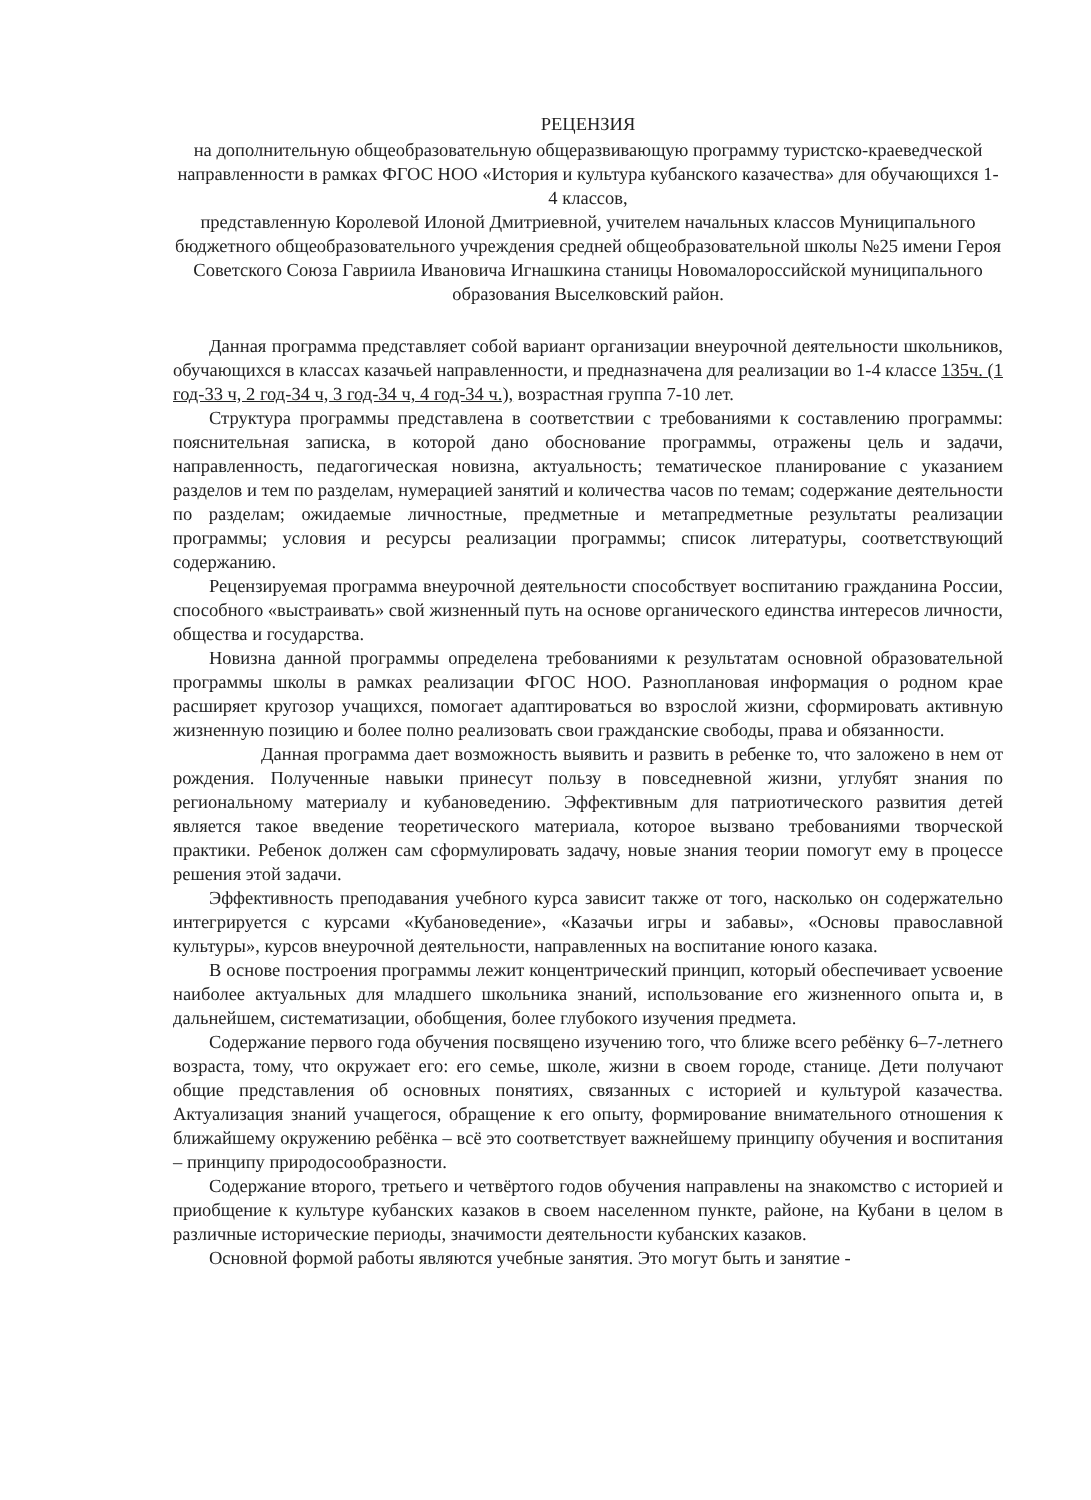РЕЦЕНЗИЯ
на дополнительную общеобразовательную общеразвивающую программу туристско-краеведческой направленности в рамках ФГОС НОО «История и культура кубанского казачества» для обучающихся 1-4 классов,
представленную Королевой Илоной Дмитриевной, учителем начальных классов Муниципального бюджетного общеобразовательного учреждения средней общеобразовательной школы №25 имени Героя Советского Союза Гавриила Ивановича Игнашкина станицы Новомалороссийской муниципального образования Выселковский район.
Данная программа представляет собой вариант организации внеурочной деятельности школьников, обучающихся в классах казачьей направленности, и предназначена для реализации во 1-4 классе 135ч. (1 год-33 ч, 2 год-34 ч, 3 год-34 ч, 4 год-34 ч.), возрастная группа 7-10 лет.
Структура программы представлена в соответствии с требованиями к составлению программы: пояснительная записка, в которой дано обоснование программы, отражены цель и задачи, направленность, педагогическая новизна, актуальность; тематическое планирование с указанием разделов и тем по разделам, нумерацией занятий и количества часов по темам; содержание деятельности по разделам; ожидаемые личностные, предметные и метапредметные результаты реализации программы; условия и ресурсы реализации программы; список литературы, соответствующий содержанию.
Рецензируемая программа внеурочной деятельности способствует воспитанию гражданина России, способного «выстраивать» свой жизненный путь на основе органического единства интересов личности, общества и государства.
Новизна данной программы определена требованиями к результатам основной образовательной программы школы в рамках реализации ФГОС НОО. Разноплановая информация о родном крае расширяет кругозор учащихся, помогает адаптироваться во взрослой жизни, сформировать активную жизненную позицию и более полно реализовать свои гражданские свободы, права и обязанности.
Данная программа дает возможность выявить и развить в ребенке то, что заложено в нем от рождения. Полученные навыки принесут пользу в повседневной жизни, углубят знания по региональному материалу и кубановедению. Эффективным для патриотического развития детей является такое введение теоретического материала, которое вызвано требованиями творческой практики. Ребенок должен сам сформулировать задачу, новые знания теории помогут ему в процессе решения этой задачи.
Эффективность преподавания учебного курса зависит также от того, насколько он содержательно интегрируется с курсами «Кубановедение», «Казачьи игры и забавы», «Основы православной культуры», курсов внеурочной деятельности, направленных на воспитание юного казака.
В основе построения программы лежит концентрический принцип, который обеспечивает усвоение наиболее актуальных для младшего школьника знаний, использование его жизненного опыта и, в дальнейшем, систематизации, обобщения, более глубокого изучения предмета.
Содержание первого года обучения посвящено изучению того, что ближе всего ребёнку 6–7-летнего возраста, тому, что окружает его: его семье, школе, жизни в своем городе, станице. Дети получают общие представления об основных понятиях, связанных с историей и культурой казачества. Актуализация знаний учащегося, обращение к его опыту, формирование внимательного отношения к ближайшему окружению ребёнка – всё это соответствует важнейшему принципу обучения и воспитания – принципу природосообразности.
Содержание второго, третьего и четвёртого годов обучения направлены на знакомство с историей и приобщение к культуре кубанских казаков в своем населенном пункте, районе, на Кубани в целом в различные исторические периоды, значимости деятельности кубанских казаков.
Основной формой работы являются учебные занятия. Это могут быть и занятие -